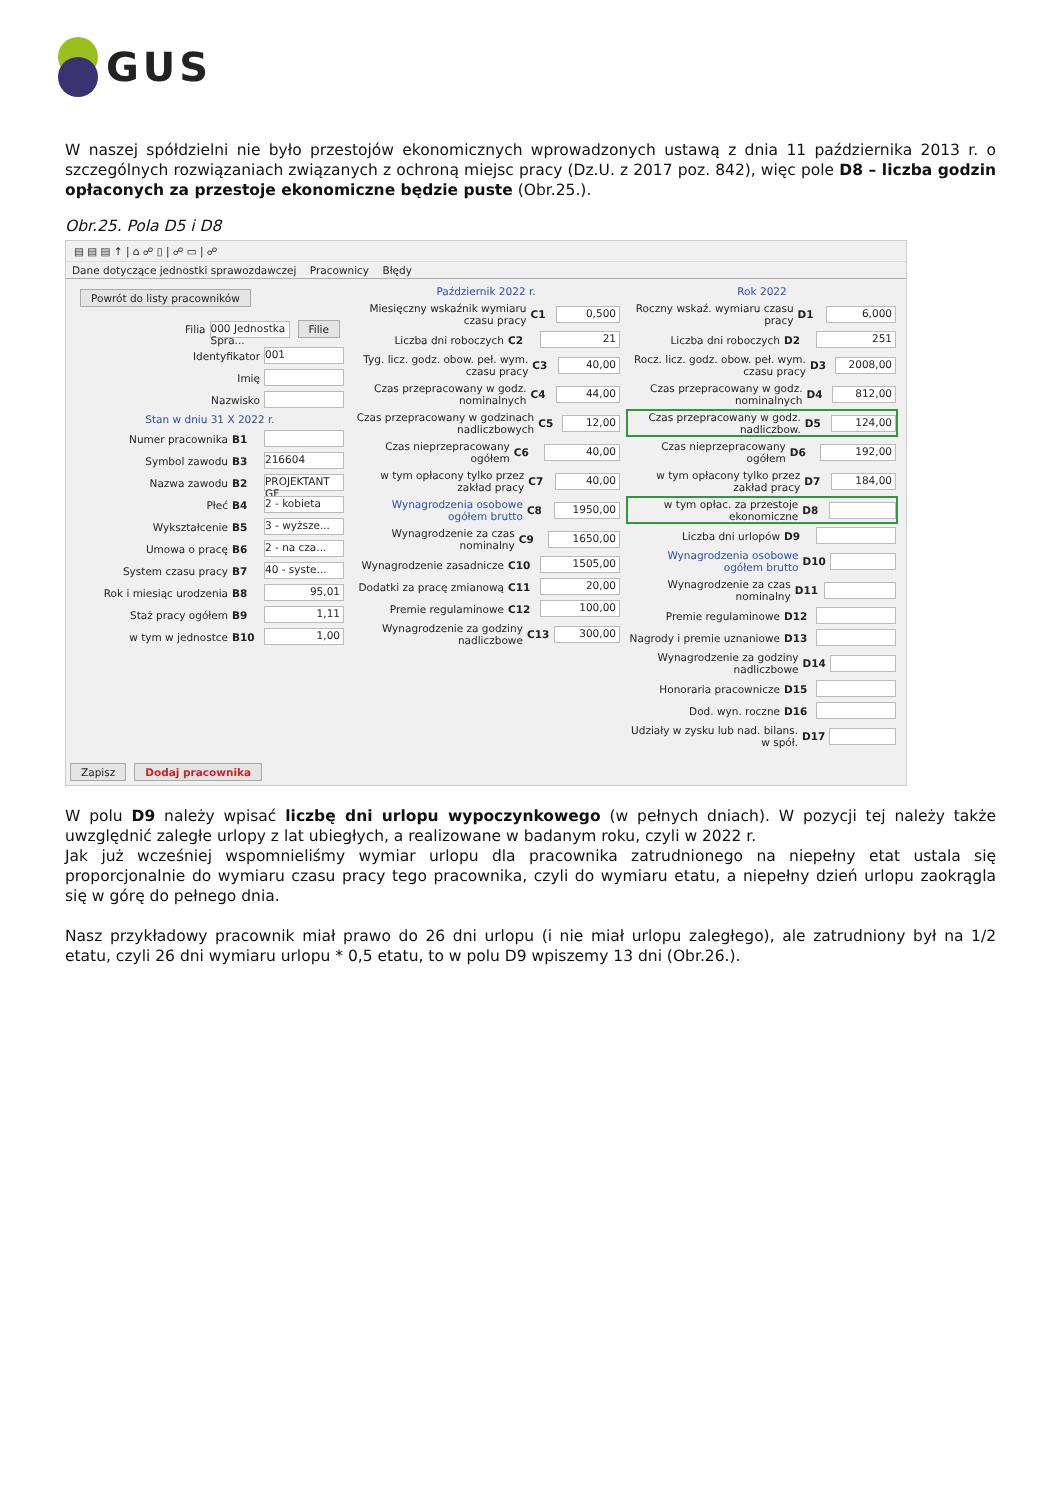GUS
W naszej spółdzielni nie było przestojów ekonomicznych wprowadzonych ustawą z dnia 11 października 2013 r. o szczególnych rozwiązaniach związanych z ochroną miejsc pracy (Dz.U. z 2017 poz. 842), więc pole D8 – liczba godzin opłaconych za przestoje ekonomiczne będzie puste (Obr.25.).
Obr.25. Pola D5 i D8
▤ ▤ ▤ ↑ | ⌂ ☍ ▯ | ☍ ▭ | ☍
Dane dotyczące jednostki sprawozdawczej Pracownicy Błędy
Powrót do listy pracowników
Filia 000 Jednostka Spra... Filie
Identyfikator 001
Imię
Nazwisko
Stan w dniu 31 X 2022 r.
Numer pracownika B1
Symbol zawodu B3 216604
Nazwa zawodu B2 PROJEKTANT GF
Płeć B4 2 - kobieta
Wykształcenie B5 3 - wyższe...
Umowa o pracę B6 2 - na cza...
System czasu pracy B7 40 - syste...
Rok i miesiąc urodzenia B8 95,01
Staż pracy ogółem B9 1,11
w tym w jednostce B10 1,00
Październik 2022 r.
Miesięczny wskaźnik wymiaru czasu pracy C1 0,500
Liczba dni roboczych C2 21
Tyg. licz. godz. obow. peł. wym. czasu pracy C3 40,00
Czas przepracowany w godz. nominalnych C4 44,00
Czas przepracowany w godzinach nadliczbowych C5 12,00
Czas nieprzepracowany ogółem C6 40,00
w tym opłacony tylko przez zakład pracy C7 40,00
Wynagrodzenia osobowe ogółem brutto C8 1950,00
Wynagrodzenie za czas nominalny C9 1650,00
Wynagrodzenie zasadnicze C10 1505,00
Dodatki za pracę zmianową C11 20,00
Premie regulaminowe C12 100,00
Wynagrodzenie za godziny nadliczbowe C13 300,00
Rok 2022
Roczny wskaź. wymiaru czasu pracy D1 6,000
Liczba dni roboczych D2 251
Rocz. licz. godz. obow. peł. wym. czasu pracy D3 2008,00
Czas przepracowany w godz. nominalnych D4 812,00
Czas przepracowany w godz. nadliczbow. D5 124,00
Czas nieprzepracowany ogółem D6 192,00
w tym opłacony tylko przez zakład pracy D7 184,00
w tym opłac. za przestoje ekonomiczne D8
Liczba dni urlopów D9
Wynagrodzenia osobowe ogółem brutto D10
Wynagrodzenie za czas nominalny D11
Premie regulaminowe D12
Nagrody i premie uznaniowe D13
Wynagrodzenie za godziny nadliczbowe D14
Honoraria pracownicze D15
Dod. wyn. roczne D16
Udziały w zysku lub nad. bilans. w spół. D17
Zapisz Dodaj pracownika
W polu D9 należy wpisać liczbę dni urlopu wypoczynkowego (w pełnych dniach). W pozycji tej należy także uwzględnić zaległe urlopy z lat ubiegłych, a realizowane w badanym roku, czyli w 2022 r.
Jak już wcześniej wspomnieliśmy wymiar urlopu dla pracownika zatrudnionego na niepełny etat ustala się proporcjonalnie do wymiaru czasu pracy tego pracownika, czyli do wymiaru etatu, a niepełny dzień urlopu zaokrągla się w górę do pełnego dnia.
Nasz przykładowy pracownik miał prawo do 26 dni urlopu (i nie miał urlopu zaległego), ale zatrudniony był na 1/2 etatu, czyli 26 dni wymiaru urlopu * 0,5 etatu, to w polu D9 wpiszemy 13 dni (Obr.26.).